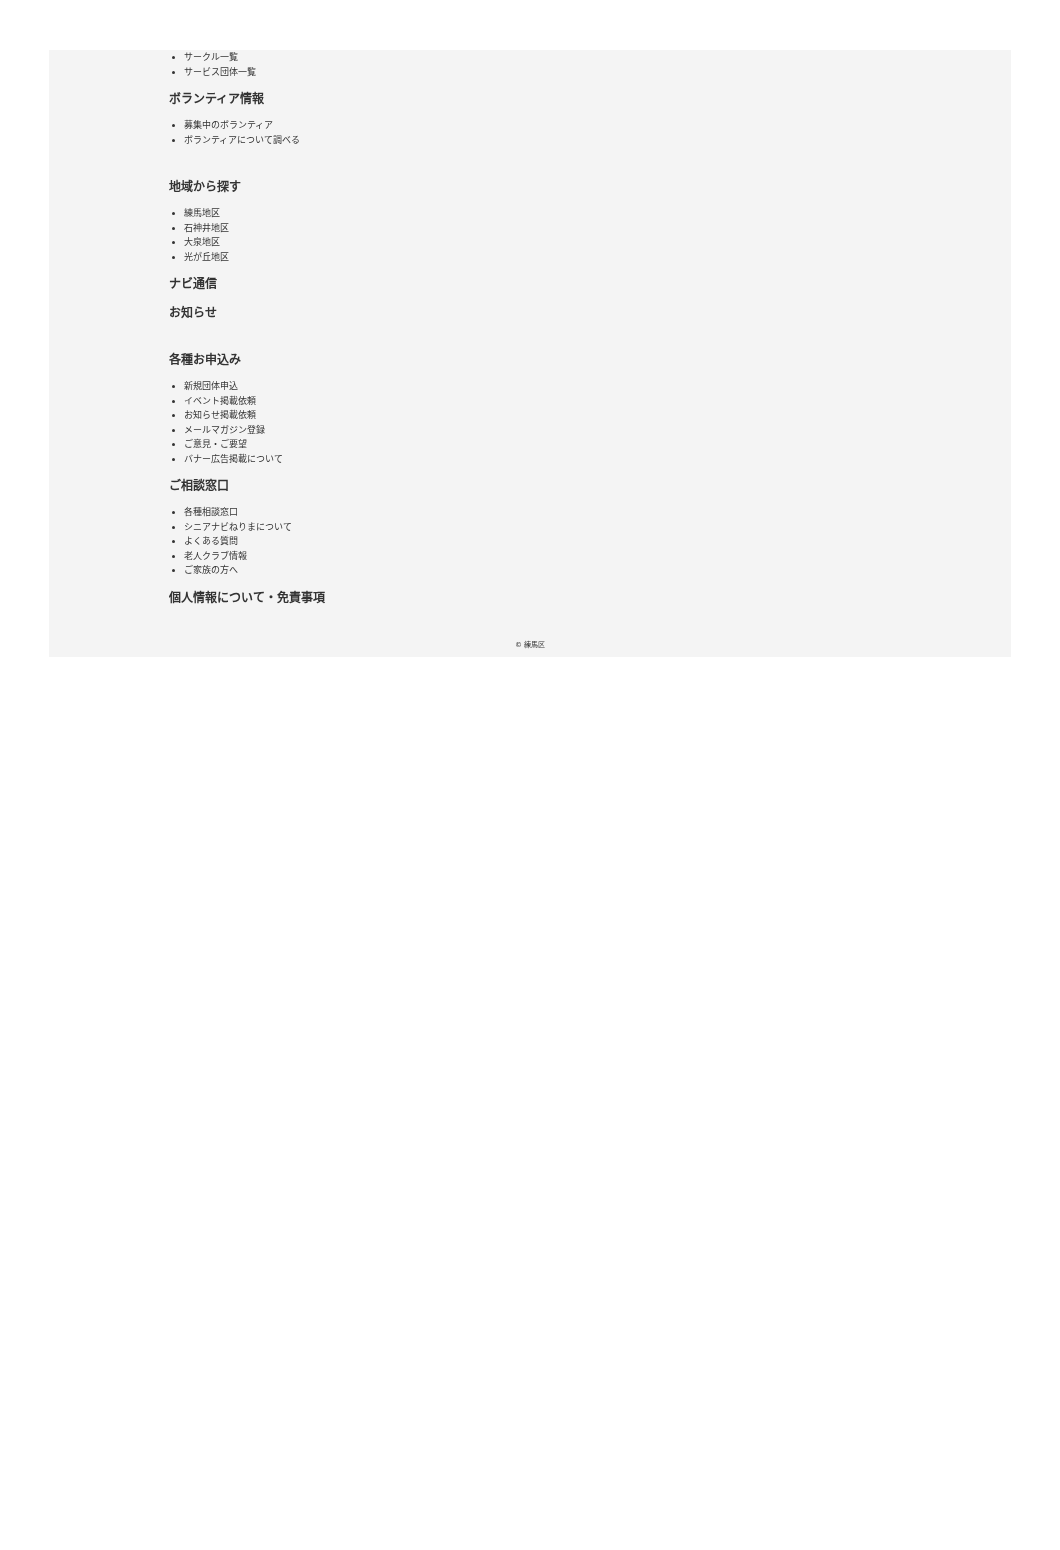サークル一覧
サービス団体一覧
ボランティア情報
募集中のボランティア
ボランティアについて調べる
地域から探す
練馬地区
石神井地区
大泉地区
光が丘地区
ナビ通信
お知らせ
各種お申込み
新規団体申込
イベント掲載依頼
お知らせ掲載依頼
メールマガジン登録
ご意見・ご要望
バナー広告掲載について
ご相談窓口
各種相談窓口
シニアナビねりまについて
よくある質問
老人クラブ情報
ご家族の方へ
個人情報について・免責事項
© 練馬区